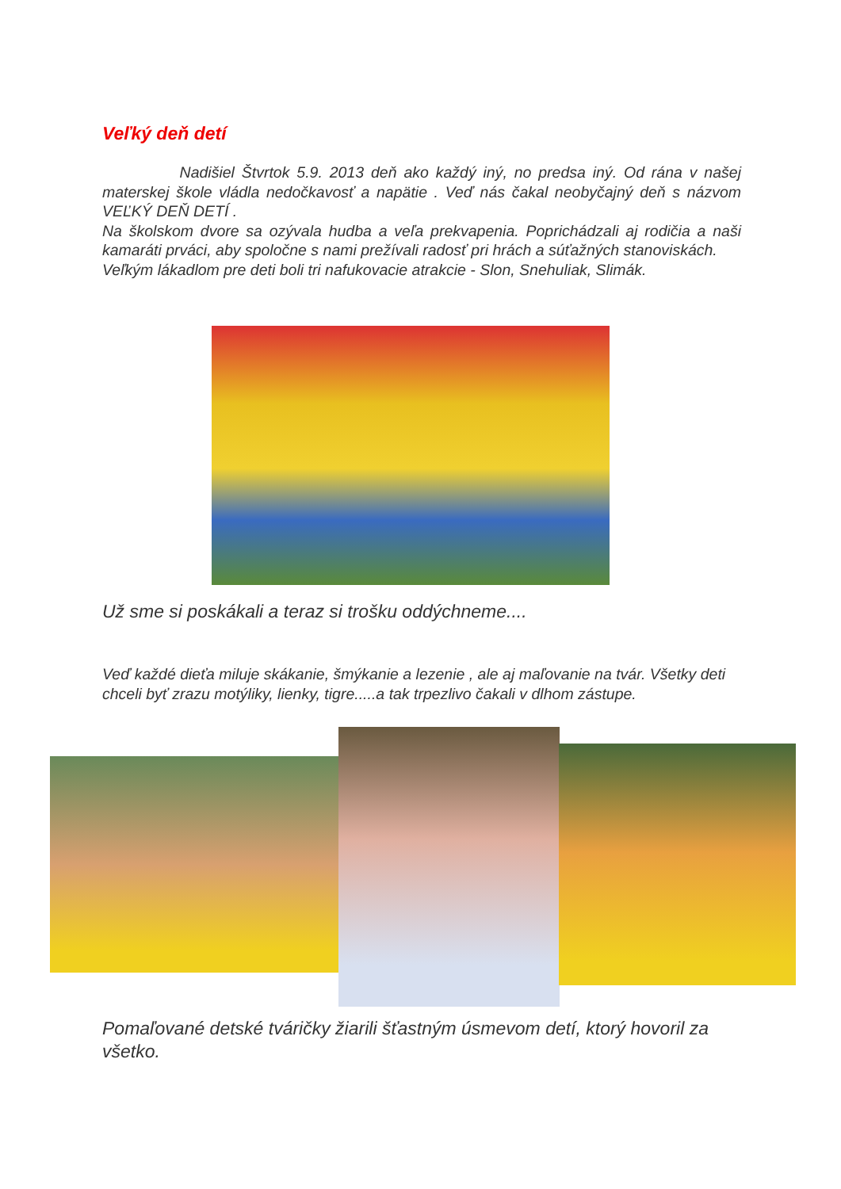Veľký deň detí
Nadišiel Štvrtok 5.9. 2013 deň ako každý iný, no predsa iný. Od rána v našej materskej škole vládla nedočkavosť a napätie . Veď nás čakal neobyčajný deň s názvom VEĽKÝ DEŇ DETÍ .
Na školskom dvore sa ozývala hudba a veľa prekvapenia. Poprichádzali aj rodičia a naši kamaráti prváci, aby spoločne s nami prežívali radosť pri hrách a súťažných stanoviskách.
Veľkým lákadlom pre deti boli tri nafukovacie atrakcie - Slon, Snehuliak, Slimák.
Už sme si poskákali a teraz si trošku oddýchneme....
Veď každé dieťa miluje skákanie, šmýkanie a lezenie , ale aj maľovanie na tvár. Všetky deti chceli byť zrazu motýliky, lienky, tigre.....a tak trpezlivo čakali v dlhom zástupe.
Pomaľované detské tváričky žiarili šťastným úsmevom detí, ktorý hovoril za všetko.